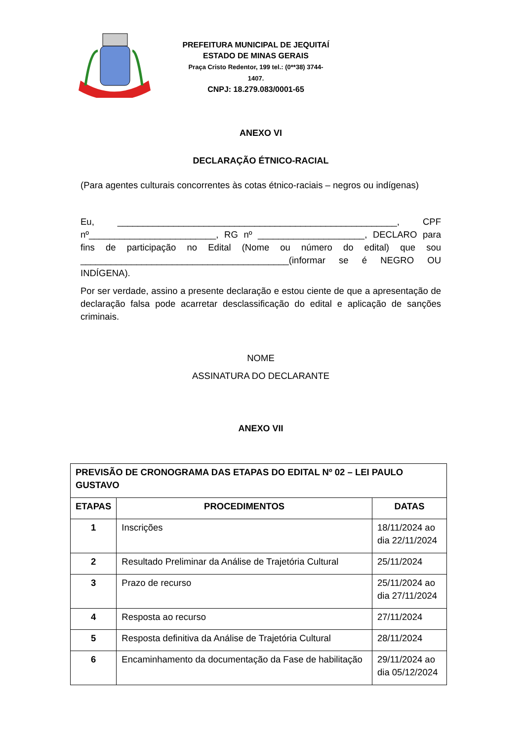PREFEITURA MUNICIPAL DE JEQUITAÍ
ESTADO DE MINAS GERAIS
Praça Cristo Redentor, 199 tel.: (0**38) 3744-1407.
CNPJ: 18.279.083/0001-65
ANEXO VI
DECLARAÇÃO ÉTNICO-RACIAL
(Para agentes culturais concorrentes às cotas étnico-raciais – negros ou indígenas)
Eu, _______________________________________________________, CPF nº_________________________, RG nº _____________________, DECLARO para fins de participação no Edital (Nome ou número do edital) que sou _________________________________________(informar se é NEGRO OU INDÍGENA).
Por ser verdade, assino a presente declaração e estou ciente de que a apresentação de declaração falsa pode acarretar desclassificação do edital e aplicação de sanções criminais.
NOME
ASSINATURA DO DECLARANTE
ANEXO VII
| PREVISÃO DE CRONOGRAMA DAS ETAPAS DO EDITAL Nº 02 – LEI PAULO GUSTAVO | | |
| --- | --- | --- |
| ETAPAS | PROCEDIMENTOS | DATAS |
| 1 | Inscrições | 18/11/2024 ao dia 22/11/2024 |
| 2 | Resultado Preliminar da Análise de Trajetória Cultural | 25/11/2024 |
| 3 | Prazo de recurso | 25/11/2024 ao dia 27/11/2024 |
| 4 | Resposta ao recurso | 27/11/2024 |
| 5 | Resposta definitiva da Análise de Trajetória Cultural | 28/11/2024 |
| 6 | Encaminhamento da documentação da Fase de habilitação | 29/11/2024 ao dia 05/12/2024 |